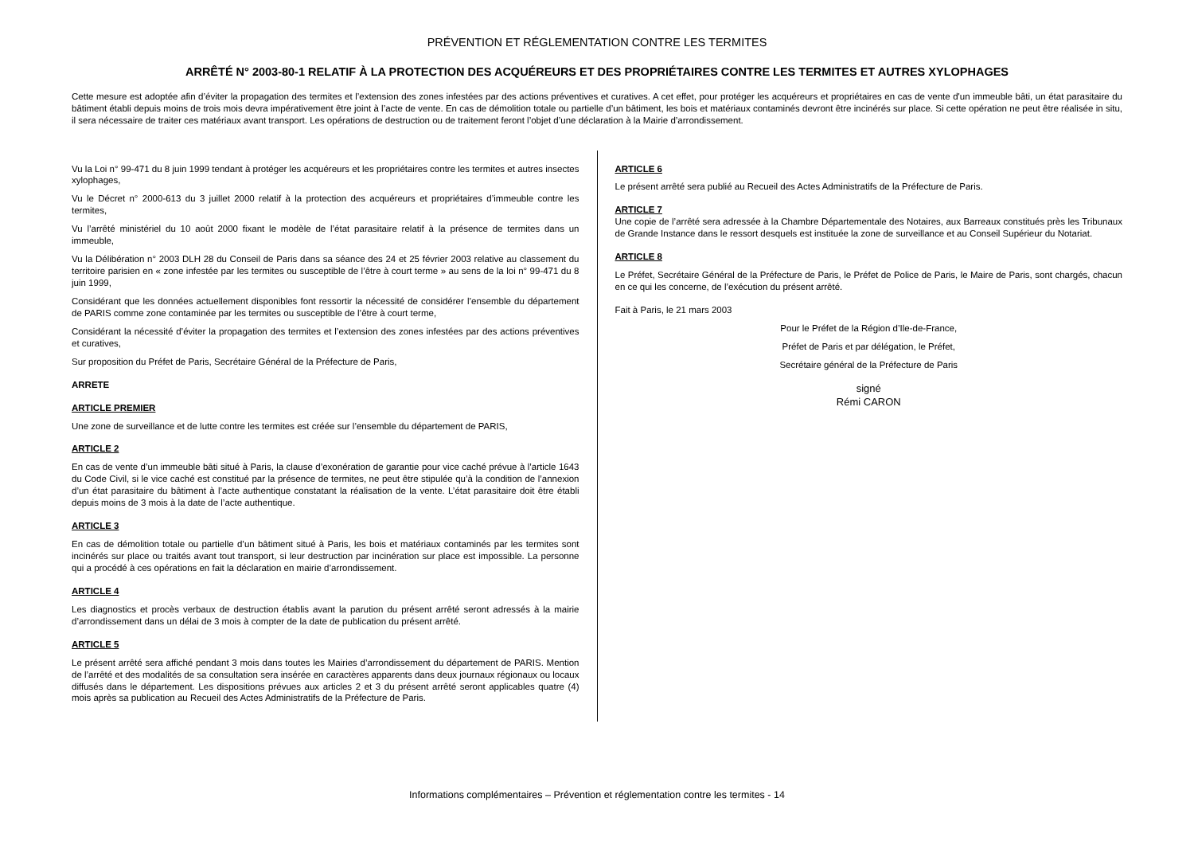PRÉVENTION ET RÉGLEMENTATION CONTRE LES TERMITES
ARRÊTÉ N° 2003-80-1 RELATIF À LA PROTECTION DES ACQUÉREURS ET DES PROPRIÉTAIRES CONTRE LES TERMITES ET AUTRES XYLOPHAGES
Cette mesure est adoptée afin d’éviter la propagation des termites et l’extension des zones infestées par des actions préventives et curatives. A cet effet, pour protéger les acquéreurs et propriétaires en cas de vente d'un immeuble bâti, un état parasitaire du bâtiment établi depuis moins de trois mois devra impérativement être joint à l’acte de vente. En cas de démolition totale ou partielle d’un bâtiment, les bois et matériaux contaminés devront être incinérés sur place. Si cette opération ne peut être réalisée in situ, il sera nécessaire de traiter ces matériaux avant transport. Les opérations de destruction ou de traitement feront l’objet d’une déclaration à la Mairie d’arrondissement.
Vu la Loi n° 99-471 du 8 juin 1999 tendant à protéger les acquéreurs et les propriétaires contre les termites et autres insectes xylophages,
Vu le Décret n° 2000-613 du 3 juillet 2000 relatif à la protection des acquéreurs et propriétaires d’immeuble contre les termites,
Vu l’arrêté ministériel du 10 août 2000 fixant le modèle de l’état parasitaire relatif à la présence de termites dans un immeuble,
Vu la Délibération n° 2003 DLH 28 du Conseil de Paris dans sa séance des 24 et 25 février 2003 relative au classement du territoire parisien en « zone infestée par les termites ou susceptible de l’être à court terme » au sens de la loi n° 99-471 du 8 juin 1999,
Considérant que les données actuellement disponibles font ressortir la nécessité de considérer l’ensemble du département de PARIS comme zone contaminée par les termites ou susceptible de l’être à court terme,
Considérant la nécessité d’éviter la propagation des termites et l’extension des zones infestées par des actions préventives et curatives,
Sur proposition du Préfet de Paris, Secrétaire Général de la Préfecture de Paris,
ARRETE
ARTICLE PREMIER
Une zone de surveillance et de lutte contre les termites est créée sur l’ensemble du département de PARIS,
ARTICLE 2
En cas de vente d’un immeuble bâti situé à Paris, la clause d’exonération de garantie pour vice caché prévue à l’article 1643 du Code Civil, si le vice caché est constitué par la présence de termites, ne peut être stipulée qu’à la condition de l’annexion d’un état parasitaire du bâtiment à l’acte authentique constatant la réalisation de la vente. L’état parasitaire doit être établi depuis moins de 3 mois à la date de l’acte authentique.
ARTICLE 3
En cas de démolition totale ou partielle d’un bâtiment situé à Paris, les bois et matériaux contaminés par les termites sont incinérés sur place ou traités avant tout transport, si leur destruction par incinération sur place est impossible. La personne qui a procédé à ces opérations en fait la déclaration en mairie d’arrondissement.
ARTICLE 4
Les diagnostics et procès verbaux de destruction établis avant la parution du présent arrêté seront adressés à la mairie d’arrondissement dans un délai de 3 mois à compter de la date de publication du présent arrêté.
ARTICLE 5
Le présent arrêté sera affiché pendant 3 mois dans toutes les Mairies d’arrondissement du département de PARIS. Mention de l’arrêté et des modalités de sa consultation sera insérée en caractères apparents dans deux journaux régionaux ou locaux diffusés dans le département. Les dispositions prévues aux articles 2 et 3 du présent arrêté seront applicables quatre (4) mois après sa publication au Recueil des Actes Administratifs de la Préfecture de Paris.
ARTICLE 6
Le présent arrêté sera publié au Recueil des Actes Administratifs de la Préfecture de Paris.
ARTICLE 7
Une copie de l’arrêté sera adressée à la Chambre Départementale des Notaires, aux Barreaux constitués près les Tribunaux de Grande Instance dans le ressort desquels est instituée la zone de surveillance et au Conseil Supérieur du Notariat.
ARTICLE 8
Le Préfet, Secrétaire Général de la Préfecture de Paris, le Préfet de Police de Paris, le Maire de Paris, sont chargés, chacun en ce qui les concerne, de l’exécution du présent arrêté.
Fait à Paris, le 21 mars 2003
Pour le Préfet de la Région d’Ile-de-France,
Préfet de Paris et par délégation, le Préfet,
Secrétaire général de la Préfecture de Paris
signé
Rémi CARON
Informations complémentaires – Prévention et réglementation contre les termites - 14